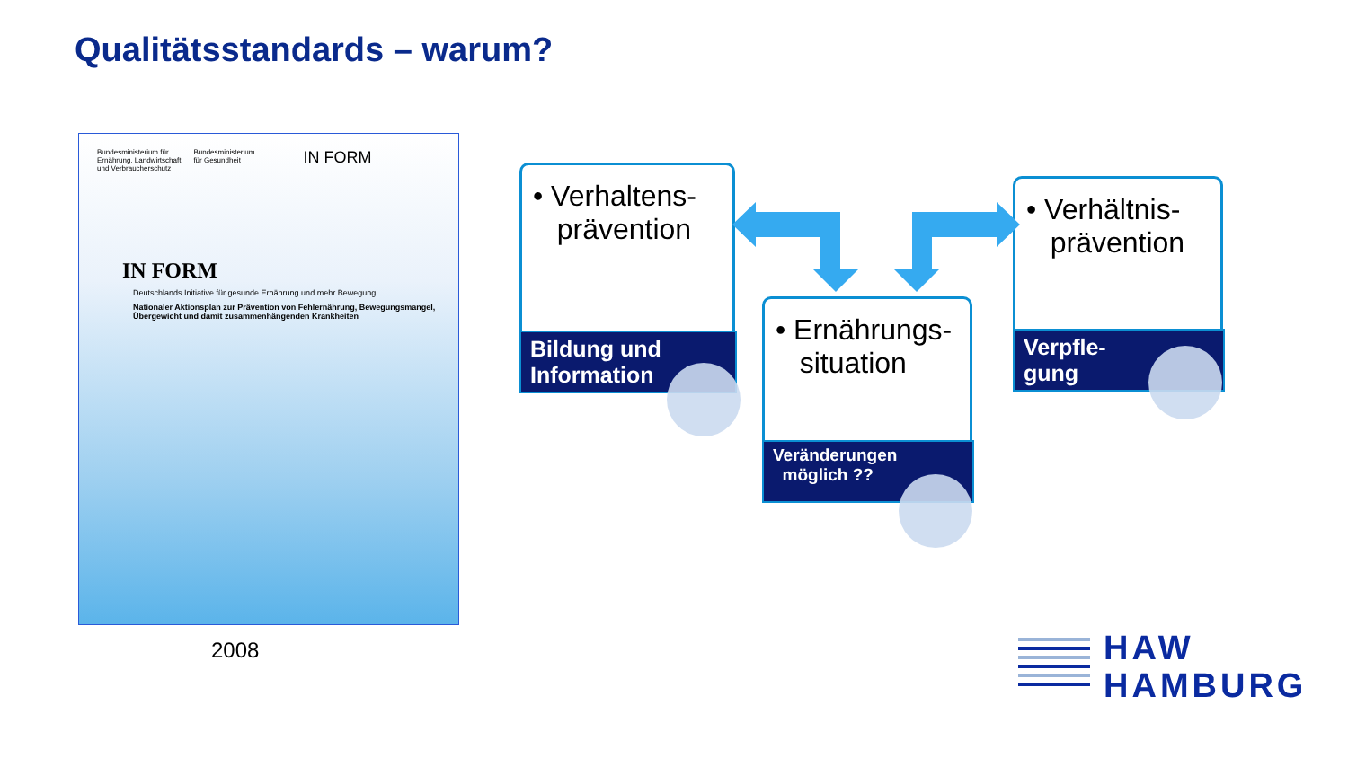Qualitätsstandards – warum?
Bundesministerium für
Ernährung, Landwirtschaft
und Verbraucherschutz
Bundesministerium
für Gesundheit
IN FORM
IN FORM
Deutschlands Initiative für gesunde Ernährung und mehr Bewegung
Nationaler Aktionsplan zur Prävention von Fehlernährung, Bewegungsmangel, Übergewicht und damit zusammenhängenden Krankheiten
2008
• Verhaltens-
prävention
Bildung und
Information
• Ernährungs-
situation
Veränderungen
möglich ??
• Verhältnis-
prävention
Verpfle-
gung
HAW
HAMBURG